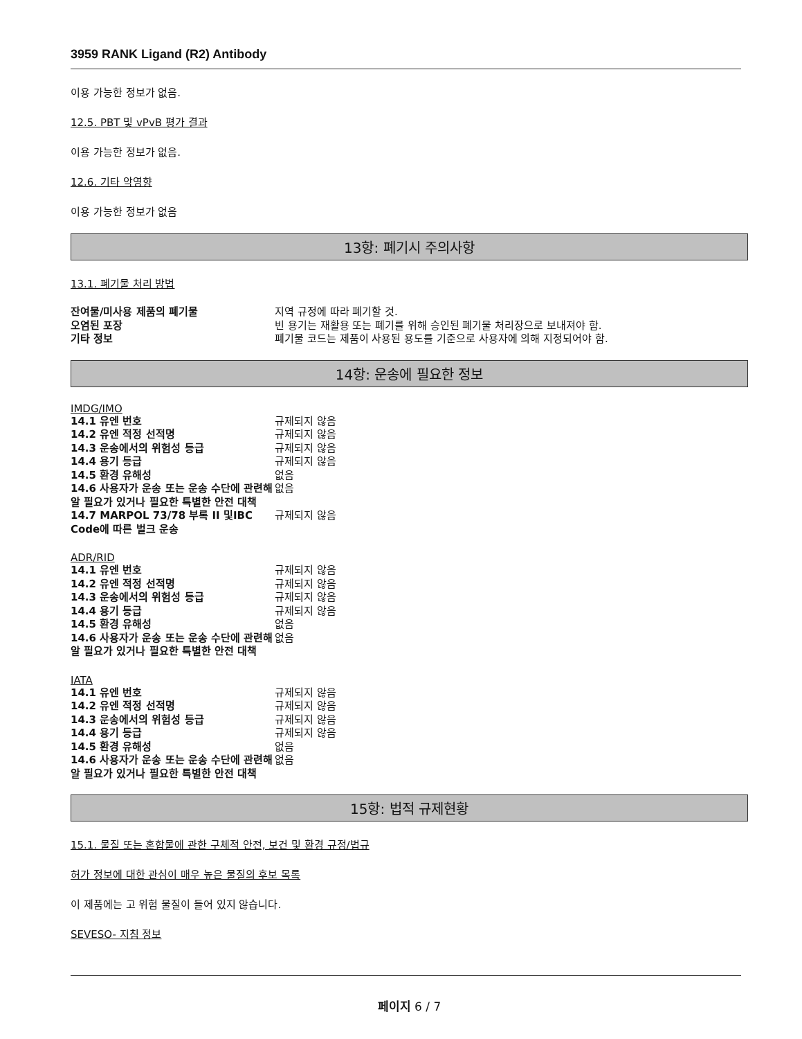3959 RANK Ligand (R2) Antibody
이용 가능한 정보가 없음.
12.5. PBT 및 vPvB 평가 결과
이용 가능한 정보가 없음.
12.6. 기타 악영향
이용 가능한 정보가 없음
13항: 폐기시 주의사항
13.1. 폐기물 처리 방법
| 잔여물/미사용 제품의 폐기물 | 지역 규정에 따라 폐기할 것. |
| 오염된 포장 | 빈 용기는 재활용 또는 폐기를 위해 승인된 폐기물 처리장으로 보내져야 함. |
| 기타 정보 | 폐기물 코드는 제품이 사용된 용도를 기준으로 사용자에 의해 지정되어야 함. |
14항: 운송에 필요한 정보
IMDG/IMO
| 14.1 유엔 번호 | 규제되지 않음 |
| 14.2 유엔 적정 선적명 | 규제되지 않음 |
| 14.3 운송에서의 위험성 등급 | 규제되지 않음 |
| 14.4 용기 등급 | 규제되지 않음 |
| 14.5 환경 유해성 | 없음 |
| 14.6 사용자가 운송 또는 운송 수단에 관련해 알 필요가 있거나 필요한 특별한 안전 대책 | 없음 |
| 14.7 MARPOL 73/78 부록 II 및IBC Code에 따른 벌크 운송 | 규제되지 않음 |
ADR/RID
| 14.1 유엔 번호 | 규제되지 않음 |
| 14.2 유엔 적정 선적명 | 규제되지 않음 |
| 14.3 운송에서의 위험성 등급 | 규제되지 않음 |
| 14.4 용기 등급 | 규제되지 않음 |
| 14.5 환경 유해성 | 없음 |
| 14.6 사용자가 운송 또는 운송 수단에 관련해 알 필요가 있거나 필요한 특별한 안전 대책 | 없음 |
IATA
| 14.1 유엔 번호 | 규제되지 않음 |
| 14.2 유엔 적정 선적명 | 규제되지 않음 |
| 14.3 운송에서의 위험성 등급 | 규제되지 않음 |
| 14.4 용기 등급 | 규제되지 않음 |
| 14.5 환경 유해성 | 없음 |
| 14.6 사용자가 운송 또는 운송 수단에 관련해 알 필요가 있거나 필요한 특별한 안전 대책 | 없음 |
15항: 법적 규제현황
15.1. 물질 또는 혼합물에 관한 구체적 안전, 보건 및 환경 규정/법규
허가 정보에 대한 관심이 매우 높은 물질의 후보 목록
이 제품에는 고 위험 물질이 들어 있지 않습니다.
SEVESO- 지침 정보
페이지 6 / 7